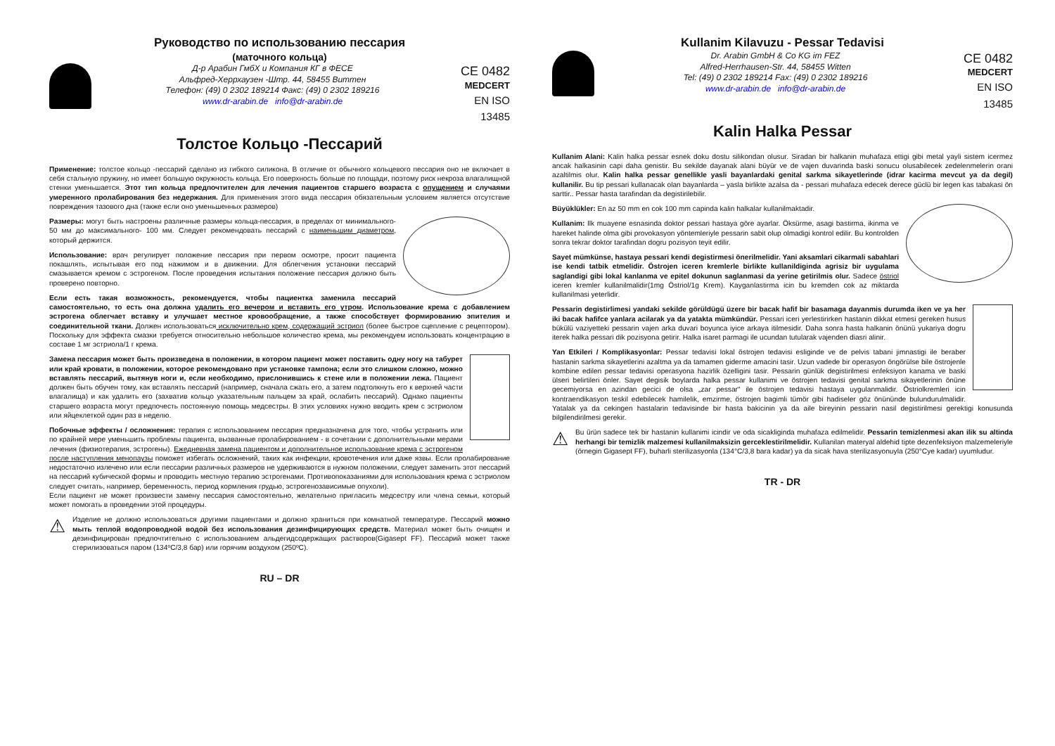Руководство по использованию пессария
(маточного кольца)
Д-р Арабин ГмбХ и Компания КГ в ФЕСЕ
Альфред-Херрхаузен -Штр. 44, 58455 Виттен
Телефон: (49) 0 2302 189214 Факс: (49) 0 2302 189216
www.dr-arabin.de info@dr-arabin.de
CE 0482
MEDCERT
EN ISO 13485
Толстое Кольцо -Пессарий
Применение: толстое кольцо -пессарий сделано из гибкого силикона. В отличие от обычного кольцевого пессария оно не включает в себя стальную пружину, но имеет большую окружность кольца. Его поверхность больше по площади, поэтому риск некроза влагалищной стенки уменьшается. Этот тип кольца предпочтителен для лечения пациентов старшего возраста с опущением и случаями умеренного пролабирования без недержания. Для применения этого вида пессария обязательным условием является отсутствие повреждения тазового дна (также если оно уменьшенных размеров)
Размеры: могут быть настроены различные размеры кольца-пессария, в пределах от минимального- 50 мм до максимального- 100 мм. Следует рекомендовать пессарий с наименьшим диаметром, который держится.
Использование: врач регулирует положение пессария при первом осмотре, просит пациента покашлять, испытывая его под нажимом и в движении. Для облегчения установки пессарий смазывается кремом с эстрогеном. После проведения испытания положение пессария должно быть проверено повторно.
Если есть такая возможность, рекомендуется, чтобы пациентка заменила пессарий самостоятельно, то есть она должна удалить его вечером и вставить его утром. Использование крема с добавлением эстрогена облегчает вставку и улучшает местное кровообращение, а также способствует формированию эпителия и соединительной ткани. Должен использоваться исключительно крем, содержащий эстриол (более быстрое сцепление с рецептором). Поскольку для эффекта смазки требуется относительно небольшое количество крема, мы рекомендуем использовать концентрацию в составе 1 мг эстриола/1 г крема.
Замена пессария может быть произведена в положении, в котором пациент может поставить одну ногу на табурет или край кровати, в положении, которое рекомендовано при установке тампона; если это слишком сложно, можно вставлять пессарий, вытянув ноги и, если необходимо, прислонившись к стене или в положении лежа. Пациент должен быть обучен тому, как вставлять пессарий (например, сначала сжать его, а затем подтолкнуть его к верхней части влагалища) и как удалить его (захватив кольцо указательным пальцем за край, ослабить пессарий). Однако пациенты старшего возраста могут предпочесть постоянную помощь медсестры. В этих условиях нужно вводить крем с эстриолом или яйцеклеткой один раз в неделю.
Побочные эффекты / осложнения: терапия с использованием пессария предназначена для того, чтобы устранить или по крайней мере уменьшить проблемы пациента, вызванные пролабированием - в сочетании с дополнительными мерами лечения (физиотерапия, эстрогены). Ежедневная замена пациентом и дополнительное использование крема с эстрогеном после наступления менопаузы поможет избегать осложнений, таких как инфекции, кровотечения или даже язвы. Если пролабирование недостаточно излечено или если пессарии различных размеров не удерживаются в нужном положении, следует заменить этот пессарий на пессарий кубической формы и проводить местную терапию эстрогенами. Противопоказаниями для использования крема с эстриолом следует считать, например, беременность, период кормления грудью, эстрогенозависимые опухоли).
Если пациент не может произвести замену пессария самостоятельно, желательно пригласить медсестру или члена семьи, который может помогать в проведении этой процедуры.
⚠
Изделие не должно использоваться другими пациентами и должно храниться при комнатной температуре. Пессарий можно мыть теплой водопроводной водой без использования дезинфицирующих средств. Материал может быть очищен и дезинфицирован предпочтительно с использованием альдегидсодержащих растворов(Gigasept FF). Пессарий может также стерилизоваться паром (134ºC/3,8 бар) или горячим воздухом (250ºC).
RU – DR
Kullanim Kilavuzu - Pessar Tedavisi
Dr. Arabin GmbH & Co KG im FEZ
Alfred-Herrhausen-Str. 44, 58455 Witten
Tel: (49) 0 2302 189214 Fax: (49) 0 2302 189216
www.dr-arabin.de info@dr-arabin.de
CE 0482
MEDCERT
EN ISO 13485
Kalin Halka Pessar
Kullanim Alani: Kalin halka pessar esnek doku dostu silikondan olusur. Siradan bir halkanin muhafaza ettigi gibi metal yayli sistem icermez ancak halkasinin capi daha genistir. Bu sekilde dayanak alani büyür ve de vajen duvarinda baski sonucu olusabilecek zedelenmelerin orani azaltilmis olur. Kalin halka pessar genellikle yasli bayanlardaki genital sarkma sikayetlerinde (idrar kacirma mevcut ya da degil) kullanilir. Bu tip pessari kullanacak olan bayanlarda – yasla birlikte azalsa da - pessari muhafaza edecek derece güclü bir legen kas tabakasi ön sarttir.. Pessar hasta tarafindan da degistirilebilir.
Büyüklükler: En az 50 mm en cok 100 mm capinda kalin halkalar kullanilmaktadir.
Kullanim: Ilk muayene esnasinda doktor pessari hastaya göre ayarlar. Öksürme, asagi bastirma, ikinma ve hareket halinde olma gibi provokasyon yöntemleriyle pessarin sabit olup olmadigi kontrol edilir. Bu kontrolden sonra tekrar doktor tarafindan dogru pozisyon teyit edilir.
Sayet mümkünse, hastaya pessari kendi degistirmesi önerilmelidir. Yani aksamlari cikarmali sabahlari ise kendi tatbik etmelidir. Östrojen iceren kremlerle birlikte kullanildiginda agrisiz bir uygulama saglandigi gibi lokal kanlanma ve epitel dokunun saglanmasi da yerine getirilmis olur. Sadece östriol iceren kremler kullanilmalidir(1mg Östriol/1g Krem). Kayganlastirma icin bu kremden cok az miktarda kullanilmasi yeterlidir.
Pessarin degistirlimesi yandaki sekilde görüldügü üzere bir bacak hafif bir basamaga dayanmis durumda iken ve ya her iki bacak hafifce yanlara acilarak ya da yatakta mümkündür. Pessari iceri yerlestirirken hastanin dikkat etmesi gereken husus bükülü vaziyetteki pessarin vajen arka duvari boyunca iyice arkaya itilmesidir. Daha sonra hasta halkanin önünü yukariya dogru iterek halka pessari dik pozisyona getirir. Halka isaret parmagi ile ucundan tutularak vajenden diasri alinir.
Yan Etkileri / Komplikasyonlar: Pessar tedavisi lokal östrojen tedavisi esliginde ve de pelvis tabani jimnastigi ile beraber hastanin sarkma sikayetlerini azaltma ya da tamamen giderme amacini tasir. Uzun vadede bir operasyon öngörülse bile östrojenle kombine edilen pessar tedavisi operasyona hazirlik özelligini tasir. Pessarin günlük degistirilmesi enfeksiyon kanama ve baski ülseri belirtileri önler. Sayet degisik boylarda halka pessar kullanimi ve östrojen tedavisi genital sarkma sikayetlerinin önüne gecemiyorsa en azindan gecici de olsa „zar pessar“ ile östrojen tedavisi hastaya uygulanmalidir. Östriolkremleri icin kontraendikasyon teskil edebilecek hamilelik, emzirme, östrojen bagimli tümör gibi hadiseler göz önününde bulundurulmalidir. Yatalak ya da cekingen hastalarin tedavisinde bir hasta bakicinin ya da aile bireyinin pessarin nasil degistirilmesi gerektigi konusunda bilgilendirilmesi gerekir.
⚠
Bu ürün sadece tek bir hastanin kullanimi icindir ve oda sicakliginda muhafaza edilmelidir. Pessarin temizlenmesi akan ilik su altinda herhangi bir temizlik malzemesi kullanilmaksizin gerceklestirilmelidir. Kullanilan materyal aldehid tipte dezenfeksiyon malzemeleriyle (örnegin Gigasept FF), buharli sterilizasyonla (134°C/3,8 bara kadar) ya da sicak hava sterilizasyonuyla (250°Cye kadar) uyumludur.
TR - DR